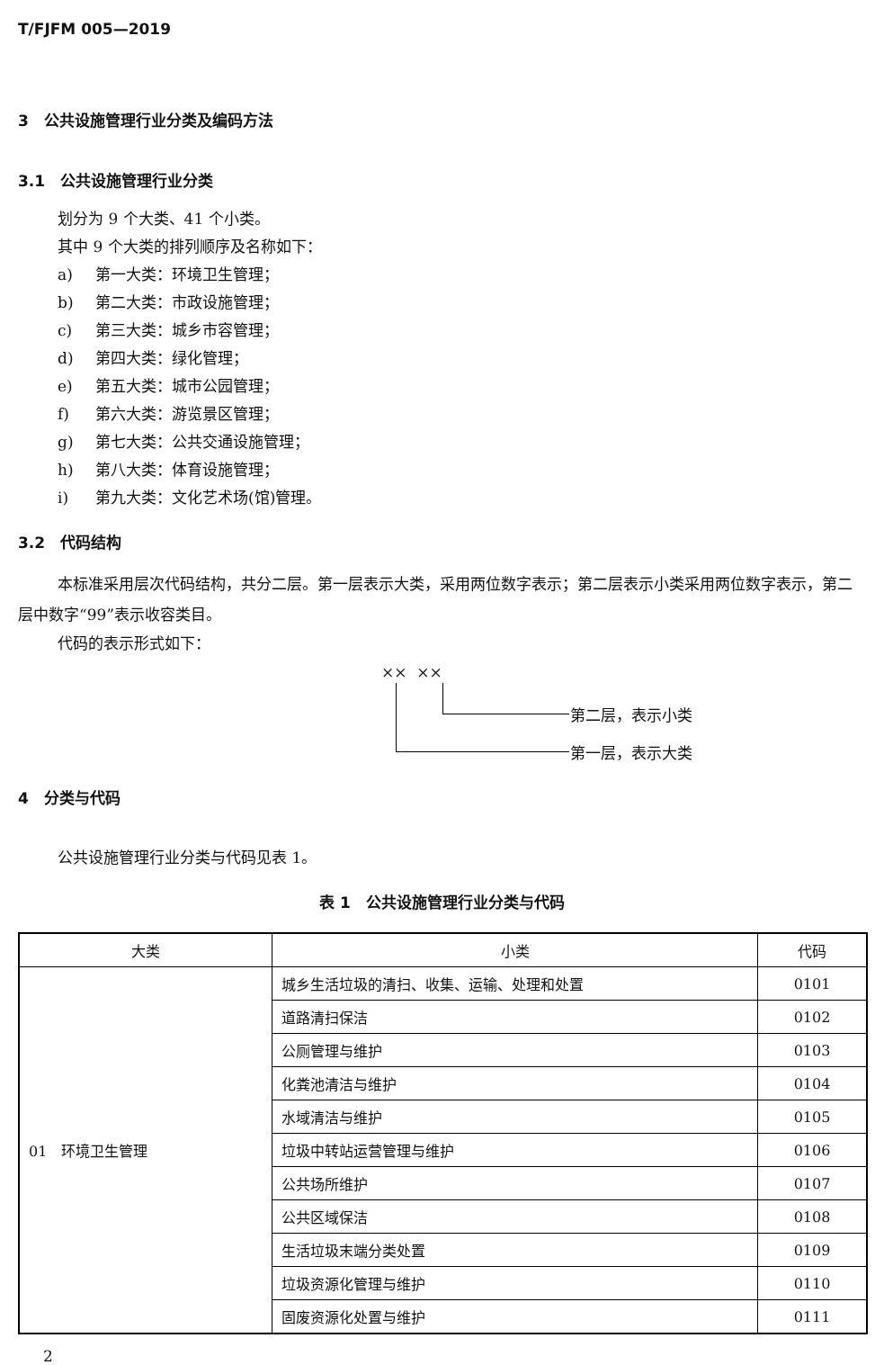T/FJFM 005—2019
3　公共设施管理行业分类及编码方法
3.1　公共设施管理行业分类
划分为 9 个大类、41 个小类。
其中 9 个大类的排列顺序及名称如下：
a) 第一大类：环境卫生管理；
b) 第二大类：市政设施管理；
c) 第三大类：城乡市容管理；
d) 第四大类：绿化管理；
e) 第五大类：城市公园管理；
f) 第六大类：游览景区管理；
g) 第七大类：公共交通设施管理；
h) 第八大类：体育设施管理；
i) 第九大类：文化艺术场(馆)管理。
3.2　代码结构
本标准采用层次代码结构，共分二层。第一层表示大类，采用两位数字表示；第二层表示小类采用两位数字表示，第二层中数字“99”表示收容类目。
代码的表示形式如下：
×× ××
第二层，表示小类
第一层，表示大类
4　分类与代码
公共设施管理行业分类与代码见表 1。
表 1　公共设施管理行业分类与代码
| 大类 | 小类 | 代码 |
| --- | --- | --- |
| 01 环境卫生管理 | 城乡生活垃圾的清扫、收集、运输、处理和处置 | 0101 |
| | 道路清扫保洁 | 0102 |
| | 公厕管理与维护 | 0103 |
| | 化粪池清洁与维护 | 0104 |
| | 水域清洁与维护 | 0105 |
| | 垃圾中转站运营管理与维护 | 0106 |
| | 公共场所维护 | 0107 |
| | 公共区域保洁 | 0108 |
| | 生活垃圾末端分类处置 | 0109 |
| | 垃圾资源化管理与维护 | 0110 |
| | 固废资源化处置与维护 | 0111 |
2